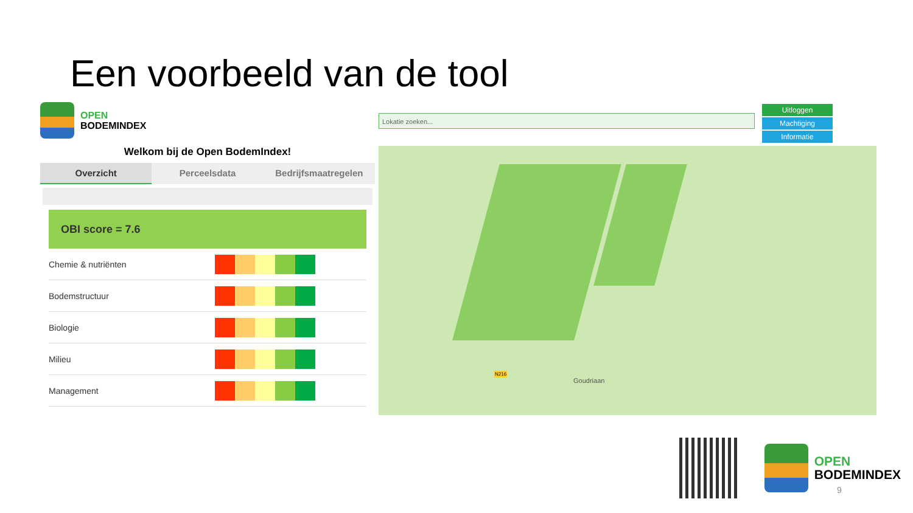Een voorbeeld van de tool
OPEN
BODEMINDEX
Welkom bij de Open BodemIndex!
Overzicht Perceelsdata Bedrijfsmaatregelen
OBI score = 7.6
Chemie & nutriënten
Bodemstructuur
Biologie
Milieu
Management
Lokatie zoeken...
Uitloggen
Machtiging
Informatie
Goudriaan
N216
OPEN
BODEMINDEX
9